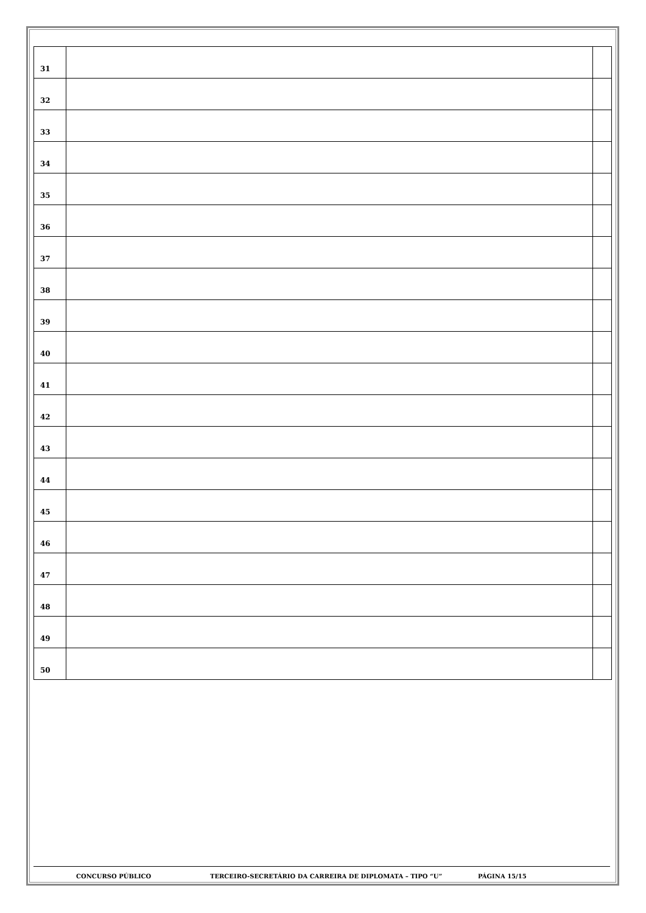| 31 | | |
| 32 | | |
| 33 | | |
| 34 | | |
| 35 | | |
| 36 | | |
| 37 | | |
| 38 | | |
| 39 | | |
| 40 | | |
| 41 | | |
| 42 | | |
| 43 | | |
| 44 | | |
| 45 | | |
| 46 | | |
| 47 | | |
| 48 | | |
| 49 | | |
| 50 | | |
CONCURSO PÚBLICO TERCEIRO-SECRETÁRIO DA CARREIRA DE DIPLOMATA – TIPO “U” PÁGINA 15/15